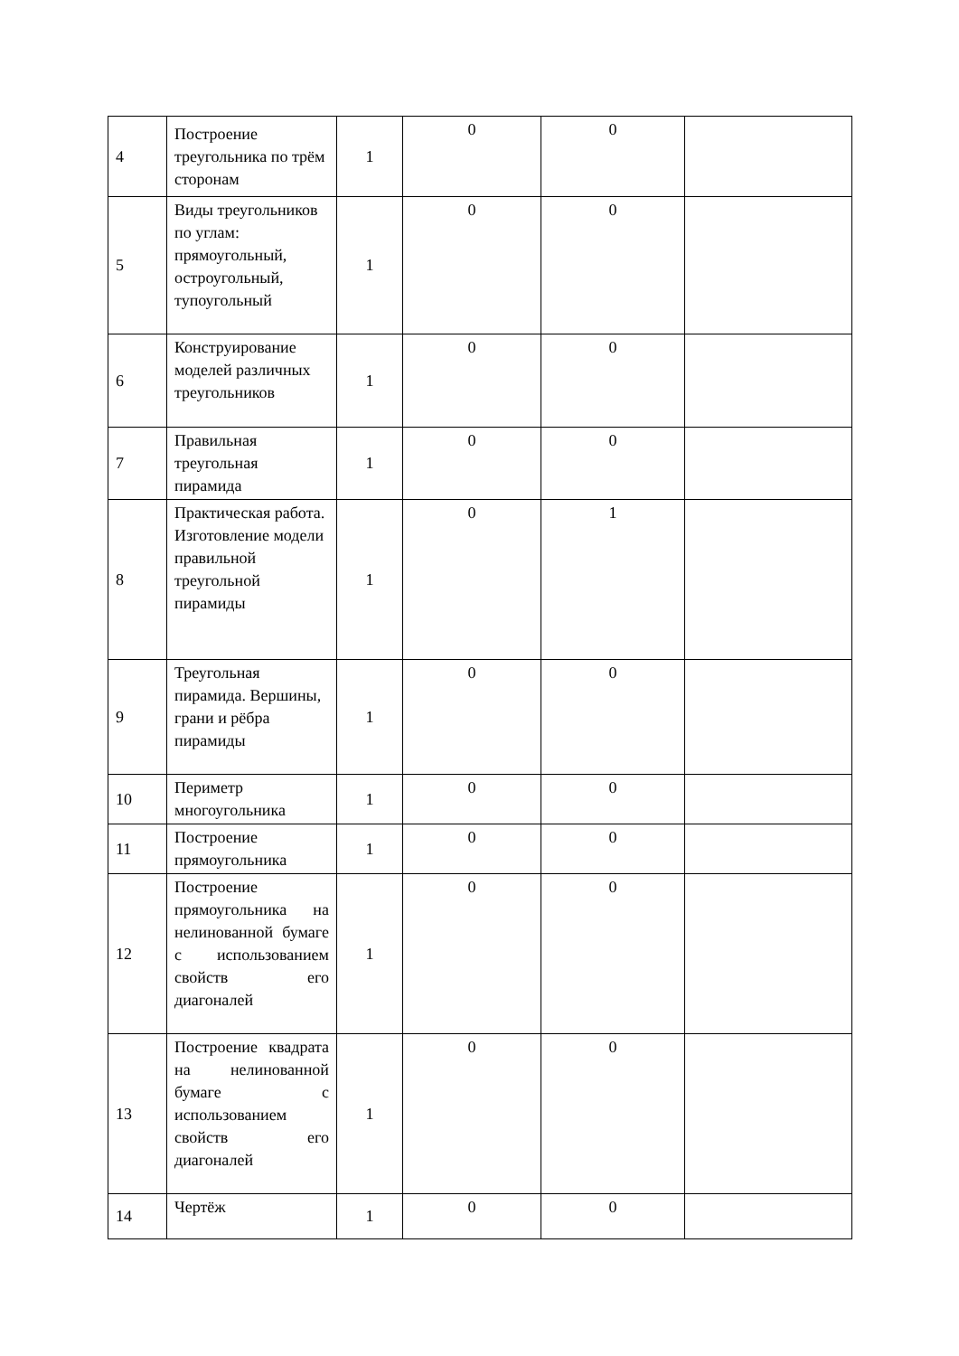| 4 | Построение треугольника по трём сторонам | 1 | 0 | 0 | |
| 5 | Виды треугольников по углам: прямоугольный, остроугольный, тупоугольный | 1 | 0 | 0 | |
| 6 | Конструирование моделей различных треугольников | 1 | 0 | 0 | |
| 7 | Правильная треугольная пирамида | 1 | 0 | 0 | |
| 8 | Практическая работа. Изготовление модели правильной треугольной пирамиды | 1 | 0 | 1 | |
| 9 | Треугольная пирамида. Вершины, грани и рёбра пирамиды | 1 | 0 | 0 | |
| 10 | Периметр многоугольника | 1 | 0 | 0 | |
| 11 | Построение прямоугольника | 1 | 0 | 0 | |
| 12 | Построение прямоугольника на нелинованной бумаге с использованием свойств его диагоналей | 1 | 0 | 0 | |
| 13 | Построение квадрата на нелинованной бумаге с использованием свойств его диагоналей | 1 | 0 | 0 | |
| 14 | Чертёж | 1 | 0 | 0 | |